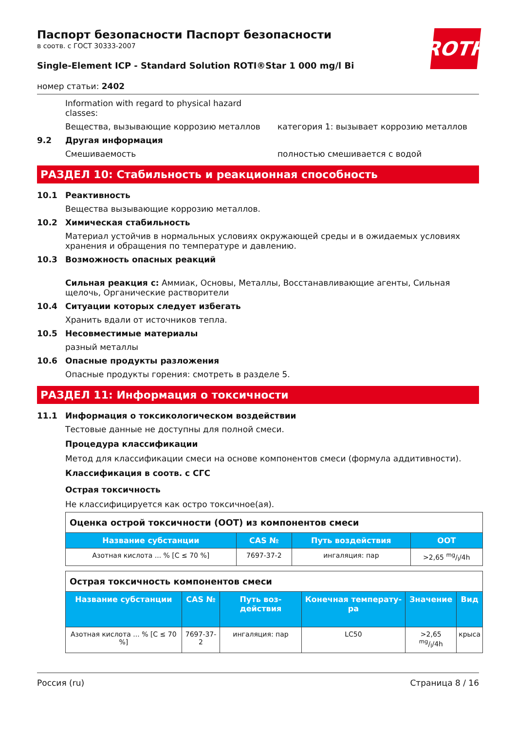ROTH
Паспорт безопасности Паспорт безопасности
в соотв. с ГОСТ 30333-2007
Single-Element ICP - Standard Solution ROTI®Star 1 000 mg/l Bi
номер статьи: 2402
Information with regard to physical hazard classes:
Вещества, вызывающие коррозию металлов категория 1: вызывает коррозию металлов
9.2 Другая информация
Смешиваемость полностью смешивается с водой
РАЗДЕЛ 10: Стабильность и реакционная способность
10.1 Реактивность
Вещества вызывающие коррозию металлов.
10.2 Химическая стабильность
Материал устойчив в нормальных условиях окружающей среды и в ожидаемых условиях хранения и обращения по температуре и давлению.
10.3 Возможность опасных реакций
Сильная реакция с: Аммиак, Основы, Металлы, Восстанавливающие агенты, Сильная щелочь, Органические растворители
10.4 Ситуации которых следует избегать
Хранить вдали от источников тепла.
10.5 Несовместимые материалы
разный металлы
10.6 Опасные продукты разложения
Опасные продукты горения: смотреть в разделе 5.
РАЗДЕЛ 11: Информация о токсичности
11.1 Информация о токсикологическом воздействии
Тестовые данные не доступны для полной смеси.
Процедура классификации
Метод для классификации смеси на основе компонентов смеси (формула аддитивности).
Классификация в соотв. с СГС
Острая токсичность
Не классифицируется как остро токсичное(ая).
| Оценка острой токсичности (ООТ) из компонентов смеси | | | |
| Название субстанции | CAS № | Путь воздействия | ООТ |
| Азотная кислота ... % [C ≤ 70 %] | 7697-37-2 | ингаляция: пар | >2,65 mg/l/4h |
| Острая токсичность компонентов смеси | | | | | |
| Название субстанции | CAS № | Путь воз­действия | Конечная температу­ра | Значение | Вид |
| Азотная кислота ... % [C ≤ 70 %] | 7697-37-2 | ингаляция: пар | LC50 | >2,65 mg/l/4h | крыса |
Россия (ru) Страница 8 / 16